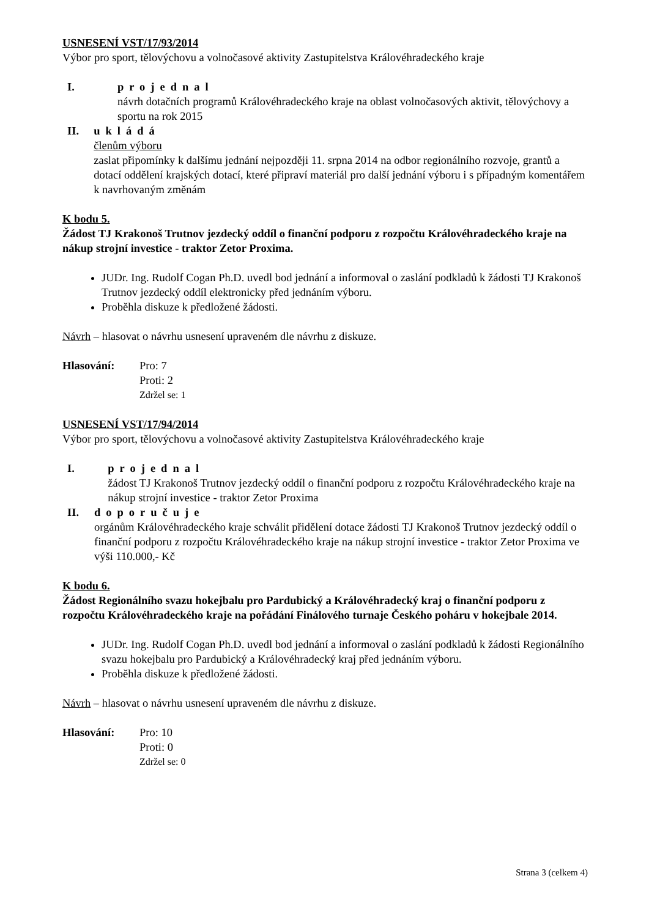USNESENÍ VST/17/93/2014
Výbor pro sport, tělovýchovu a volnočasové aktivity Zastupitelstva Královéhradeckého kraje
I. projednal
návrh dotačních programů Královéhradeckého kraje na oblast volnočasových aktivit, tělovýchovy a sportu na rok 2015
II. ukládá
členům výboru
zaslat připomínky k dalšímu jednání nejpozději 11. srpna 2014 na odbor regionálního rozvoje, grantů a dotací oddělení krajských dotací, které připraví materiál pro další jednání výboru i s případným komentářem k navrhovaným změnám
K bodu 5.
Žádost TJ Krakonoš Trutnov jezdecký oddíl o finanční podporu z rozpočtu Královéhradeckého kraje na nákup strojní investice - traktor Zetor Proxima.
JUDr. Ing. Rudolf Cogan Ph.D. uvedl bod jednání a informoval o zaslání podkladů k žádosti TJ Krakonoš Trutnov jezdecký oddíl elektronicky před jednáním výboru.
Proběhla diskuze k předložené žádosti.
Návrh – hlasovat o návrhu usnesení upraveném dle návrhu z diskuze.
Hlasování: Pro: 7
Proti: 2
Zdržel se: 1
USNESENÍ VST/17/94/2014
Výbor pro sport, tělovýchovu a volnočasové aktivity Zastupitelstva Královéhradeckého kraje
I. projednal
žádost TJ Krakonoš Trutnov jezdecký oddíl o finanční podporu z rozpočtu Královéhradeckého kraje na nákup strojní investice - traktor Zetor Proxima
II. doporučuje
orgánům Královéhradeckého kraje schválit přidělení dotace žádosti TJ Krakonoš Trutnov jezdecký oddíl o finanční podporu z rozpočtu Královéhradeckého kraje na nákup strojní investice - traktor Zetor Proxima ve výši 110.000,- Kč
K bodu 6.
Žádost Regionálního svazu hokejbalu pro Pardubický a Královéhradecký kraj o finanční podporu z rozpočtu Královéhradeckého kraje na pořádání Finálového turnaje Českého poháru v hokejbale 2014.
JUDr. Ing. Rudolf Cogan Ph.D. uvedl bod jednání a informoval o zaslání podkladů k žádosti Regionálního svazu hokejbalu pro Pardubický a Královéhradecký kraj před jednáním výboru.
Proběhla diskuze k předložené žádosti.
Návrh – hlasovat o návrhu usnesení upraveném dle návrhu z diskuze.
Hlasování: Pro: 10
Proti: 0
Zdržel se: 0
Strana 3 (celkem 4)